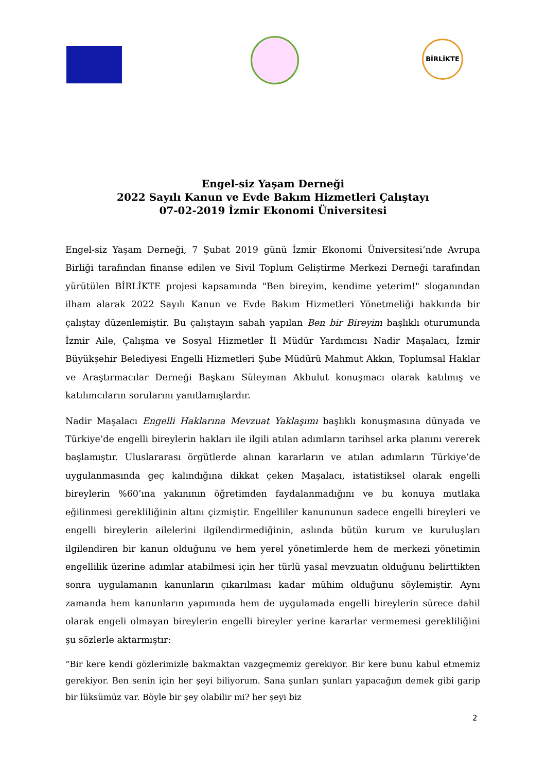BİRLİKTE
Engel-siz Yaşam Derneği
2022 Sayılı Kanun ve Evde Bakım Hizmetleri Çalıştayı
07-02-2019 İzmir Ekonomi Üniversitesi
Engel-siz Yaşam Derneği, 7 Şubat 2019 günü İzmir Ekonomi Üniversitesi’nde Avrupa Birliği tarafından finanse edilen ve Sivil Toplum Geliştirme Merkezi Derneği tarafından yürütülen BİRLİKTE projesi kapsamında "Ben bireyim, kendime yeterim!" sloganından ilham alarak 2022 Sayılı Kanun ve Evde Bakım Hizmetleri Yönetmeliği hakkında bir çalıştay düzenlemiştir. Bu çalıştayın sabah yapılan Ben bir Bireyim başlıklı oturumunda İzmir Aile, Çalışma ve Sosyal Hizmetler İl Müdür Yardımcısı Nadir Maşalacı, İzmir Büyükşehir Belediyesi Engelli Hizmetleri Şube Müdürü Mahmut Akkın, Toplumsal Haklar ve Araştırmacılar Derneği Başkanı Süleyman Akbulut konuşmacı olarak katılmış ve katılımcıların sorularını yanıtlamışlardır.
Nadir Maşalacı Engelli Haklarına Mevzuat Yaklaşımı başlıklı konuşmasına dünyada ve Türkiye’de engelli bireylerin hakları ile ilgili atılan adımların tarihsel arka planını vererek başlamıştır. Uluslararası örgütlerde alınan kararların ve atılan adımların Türkiye’de uygulanmasında geç kalındığına dikkat çeken Maşalacı, istatistiksel olarak engelli bireylerin %60’ına yakınının öğretimden faydalanmadığını ve bu konuya mutlaka eğilinmesi gerekliliğinin altını çizmiştir. Engelliler kanununun sadece engelli bireyleri ve engelli bireylerin ailelerini ilgilendirmediğinin, aslında bütün kurum ve kuruluşları ilgilendiren bir kanun olduğunu ve hem yerel yönetimlerde hem de merkezi yönetimin engellilik üzerine adımlar atabilmesi için her türlü yasal mevzuatın olduğunu belirttikten sonra uygulamanın kanunların çıkarılması kadar mühim olduğunu söylemiştir. Aynı zamanda hem kanunların yapımında hem de uygulamada engelli bireylerin sürece dahil olarak engeli olmayan bireylerin engelli bireyler yerine kararlar vermemesi gerekliliğini şu sözlerle aktarmıştır:
“Bir kere kendi gözlerimizle bakmaktan vazgeçmemiz gerekiyor. Bir kere bunu kabul etmemiz gerekiyor. Ben senin için her şeyi biliyorum. Sana şunları şunları yapacağım demek gibi garip bir lüksümüz var. Böyle bir şey olabilir mi? her şeyi biz
2